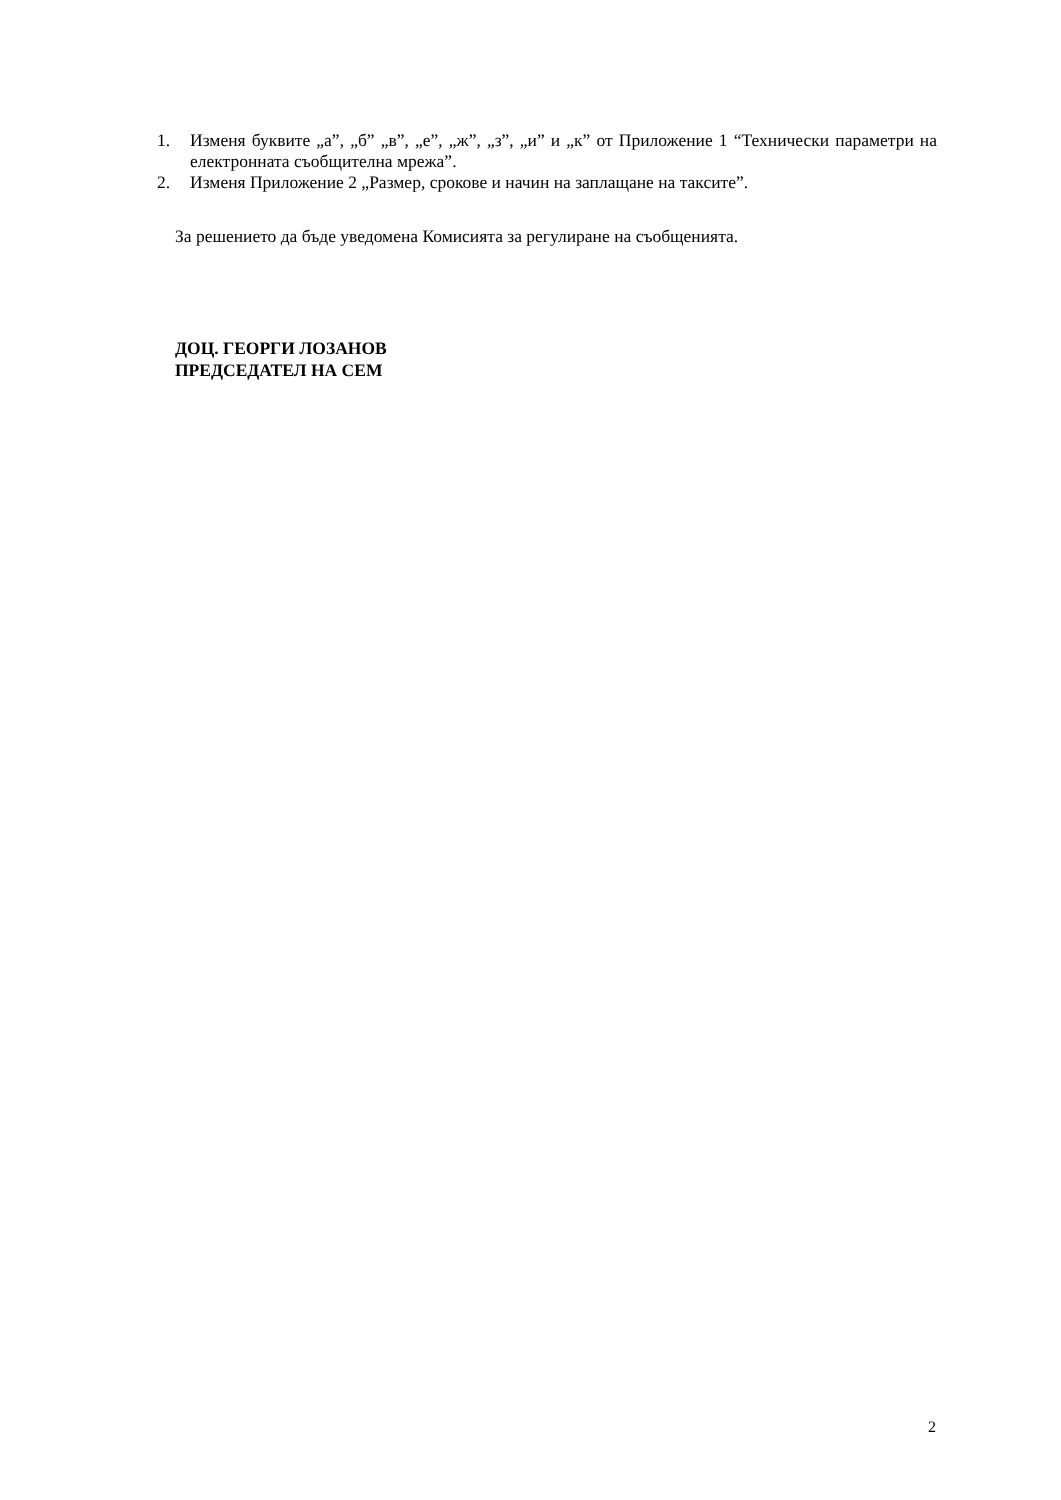1. Изменя буквите „а”, „б” „в”, „е”, „ж”, „з”, „и” и „к” от Приложение 1 “Технически параметри на електронната съобщителна мрежа”.
2. Изменя Приложение 2 „Размер, срокове и начин на заплащане на таксите”.
За решението да бъде уведомена Комисията за регулиране на съобщенията.
ДОЦ. ГЕОРГИ ЛОЗАНОВ
ПРЕДСЕДАТЕЛ НА СЕМ
2